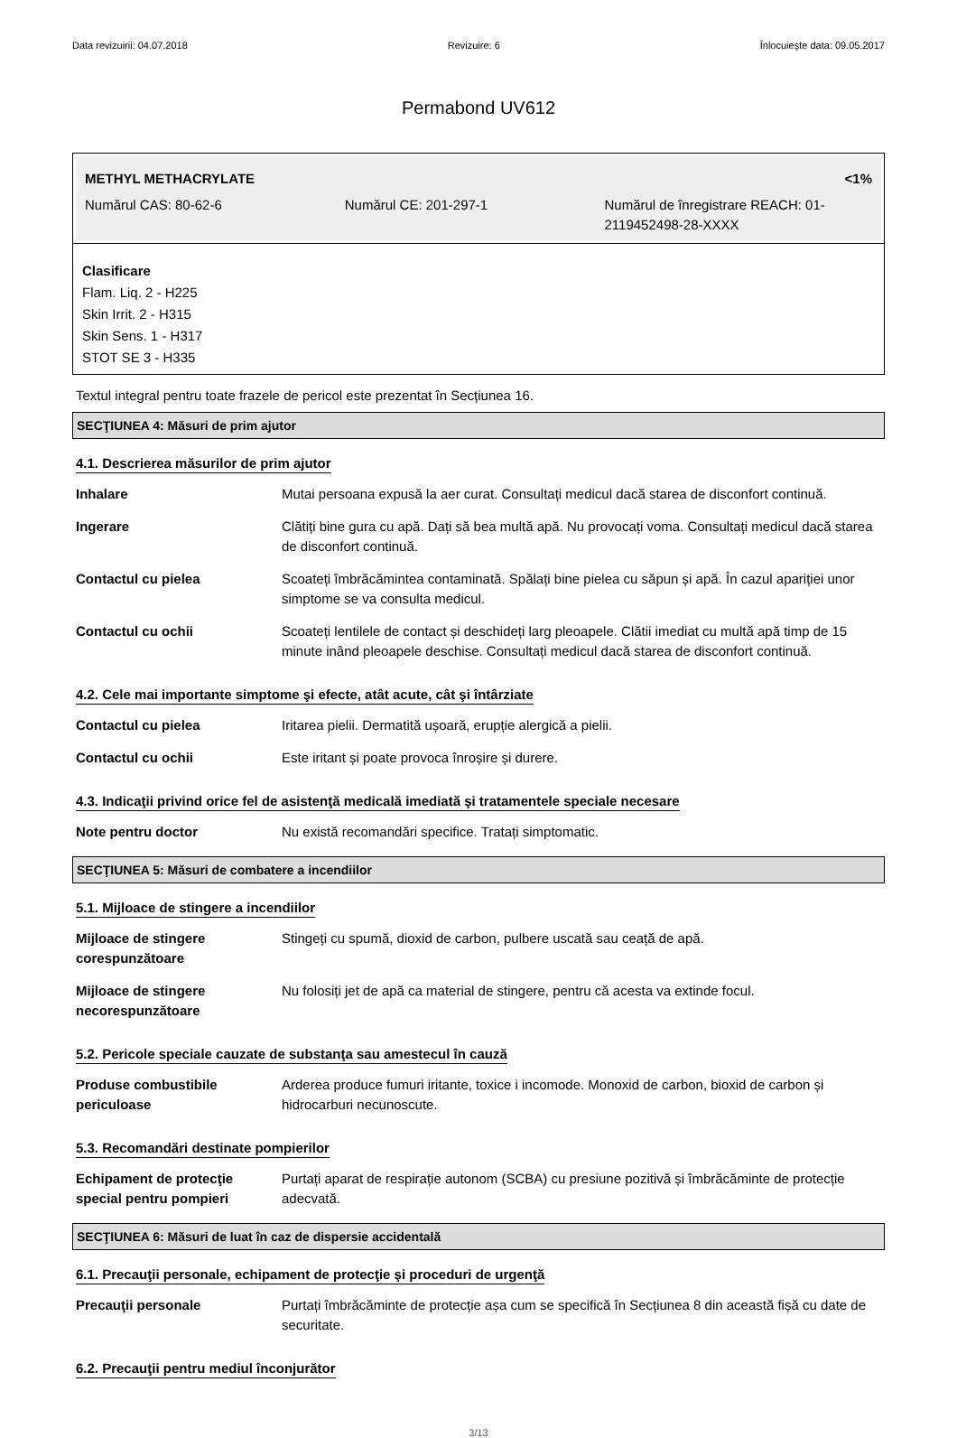Data revizuirii: 04.07.2018 Revizuire: 6 Înlocuieşte data: 09.05.2017
Permabond UV612
METHYL METHACRYLATE <1%
Numărul CAS: 80-62-6 Numărul CE: 201-297-1 Numărul de înregistrare REACH: 01-2119452498-28-XXXX
Clasificare
Flam. Liq. 2 - H225
Skin Irrit. 2 - H315
Skin Sens. 1 - H317
STOT SE 3 - H335
Textul integral pentru toate frazele de pericol este prezentat în Secțiunea 16.
SECŢIUNEA 4: Măsuri de prim ajutor
4.1. Descrierea măsurilor de prim ajutor
| Inhalare | Mutai persoana expusă la aer curat. Consultați medicul dacă starea de disconfort continuă. |
| Ingerare | Clătiți bine gura cu apă. Dați să bea multă apă. Nu provocați voma. Consultați medicul dacă starea de disconfort continuă. |
| Contactul cu pielea | Scoateți îmbrăcămintea contaminată. Spălați bine pielea cu săpun și apă. În cazul apariției unor simptome se va consulta medicul. |
| Contactul cu ochii | Scoateți lentilele de contact și deschideți larg pleoapele. Clătii imediat cu multă apă timp de 15 minute inând pleoapele deschise. Consultați medicul dacă starea de disconfort continuă. |
4.2. Cele mai importante simptome şi efecte, atât acute, cât şi întârziate
| Contactul cu pielea | Iritarea pielii. Dermatită ușoară, erupție alergică a pielii. |
| Contactul cu ochii | Este iritant și poate provoca înroșire și durere. |
4.3. Indicaţii privind orice fel de asistenţă medicală imediată şi tratamentele speciale necesare
| Note pentru doctor | Nu există recomandări specifice. Tratați simptomatic. |
SECŢIUNEA 5: Măsuri de combatere a incendiilor
5.1. Mijloace de stingere a incendiilor
| Mijloace de stingere corespunzătoare | Stingeți cu spumă, dioxid de carbon, pulbere uscată sau ceață de apă. |
| Mijloace de stingere necorespunzătoare | Nu folosiți jet de apă ca material de stingere, pentru că acesta va extinde focul. |
5.2. Pericole speciale cauzate de substanţa sau amestecul în cauză
| Produse combustibile periculoase | Arderea produce fumuri iritante, toxice i incomode. Monoxid de carbon, bioxid de carbon și hidrocarburi necunoscute. |
5.3. Recomandări destinate pompierilor
| Echipament de protecţie special pentru pompieri | Purtați aparat de respirație autonom (SCBA) cu presiune pozitivă și îmbrăcăminte de protecție adecvată. |
SECŢIUNEA 6: Măsuri de luat în caz de dispersie accidentală
6.1. Precauţii personale, echipament de protecţie şi proceduri de urgenţă
| Precauţii personale | Purtați îmbrăcăminte de protecție așa cum se specifică în Secțiunea 8 din această fișă cu date de securitate. |
6.2. Precauţii pentru mediul înconjurător
3/13